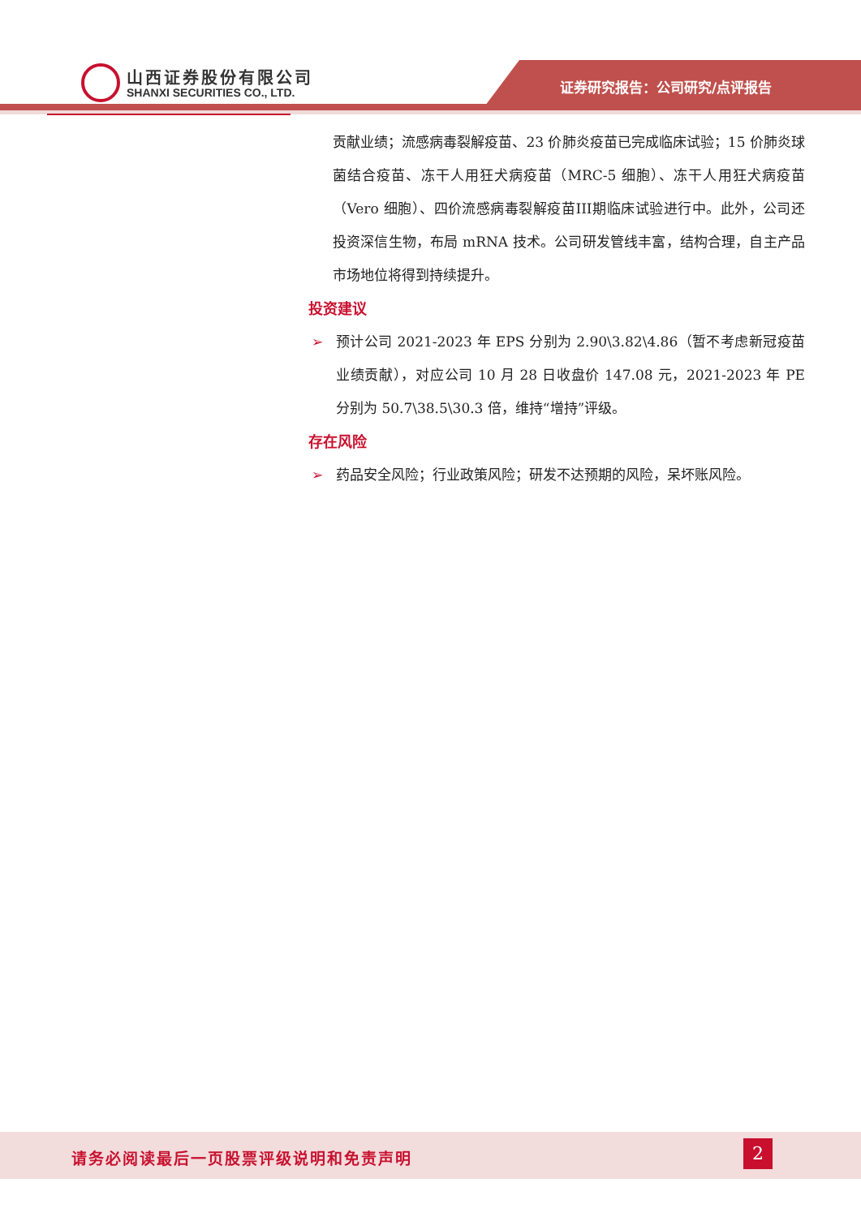山西证券股份有限公司
SHANXI SECURITIES CO., LTD. 证券研究报告：公司研究/点评报告
贡献业绩；流感病毒裂解疫苗、23 价肺炎疫苗已完成临床试验；15 价肺炎球菌结合疫苗、冻干人用狂犬病疫苗（MRC-5 细胞）、冻干人用狂犬病疫苗（Vero 细胞）、四价流感病毒裂解疫苗III期临床试验进行中。此外，公司还投资深信生物，布局 mRNA 技术。公司研发管线丰富，结构合理，自主产品市场地位将得到持续提升。
投资建议
➢ 预计公司 2021-2023 年 EPS 分别为 2.90\3.82\4.86（暂不考虑新冠疫苗业绩贡献），对应公司 10 月 28 日收盘价 147.08 元，2021-2023 年 PE 分别为 50.7\38.5\30.3 倍，维持“增持”评级。
存在风险
➢ 药品安全风险；行业政策风险；研发不达预期的风险，呆坏账风险。
请务必阅读最后一页股票评级说明和免责声明
2